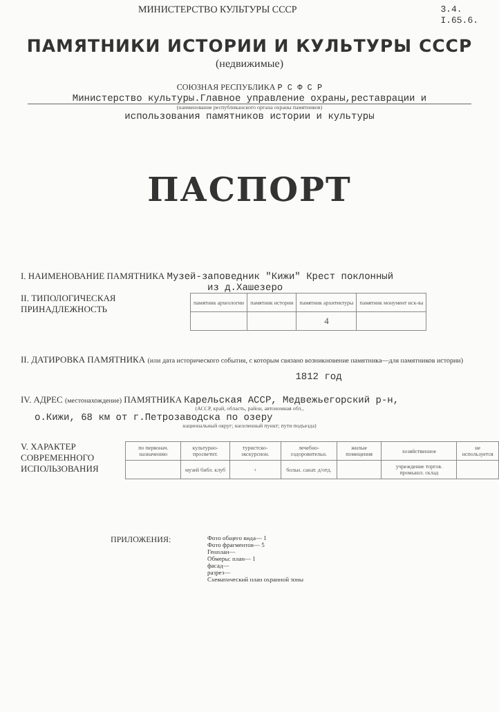МИНИСТЕРСТВО КУЛЬТУРЫ СССР
3.4.
I.65.6.
ПАМЯТНИКИ ИСТОРИИ И КУЛЬТУРЫ СССР
(недвижимые)
СОЮЗНАЯ РЕСПУБЛИКА Р С Ф С Р
Министерство культуры.Главное управление охраны,реставрации и
(наименование республиканского органа охраны памятников)
использования памятников истории и культуры
ПАСПОРТ
I. НАИМЕНОВАНИЕ ПАМЯТНИКА Музей-заповедник "Кижи" Крест поклонный
из д.Хашезеро
II. ТИПОЛОГИЧЕСКАЯ
ПРИНАДЛЕЖНОСТЬ
| памятник археологии | памятник истории | памятник архитектуры | памятник монумент иск-ва |
| | | 4 | |
II. ДАТИРОВКА ПАМЯТНИКА (или дата исторического события, с которым связано возникновение памятника—для памятников истории)
1812 год
IV. АДРЕС (местонахождение) ПАМЯТНИКА Карельская АССР, Медвежьегорский р-н,
(АССР, край, область, район, автономная обл.,
о.Кижи, 68 км от г.Петрозаводска по озеру
национальный округ; населенный пункт; пути подъезда)
V. ХАРАКТЕР
СОВРЕМЕННОГО
ИСПОЛЬЗОВАНИЯ
| по первонач. назначению | культурно-просветит. | туристско-экскурсион. | лечебно-оздоровительн. | жилые помещения | хозяйственное | не используется |
| | музей библ. клуб | + | больн. санат. д/отд. | | учреждение торгов. промышл. склад | |
ПРИЛОЖЕНИЯ:
Фото общего вида— 1
Фото фрагментов— 5
Генплан—
Обмеры: план— 1
фасад—
разрез—
Схематический план охранной зоны